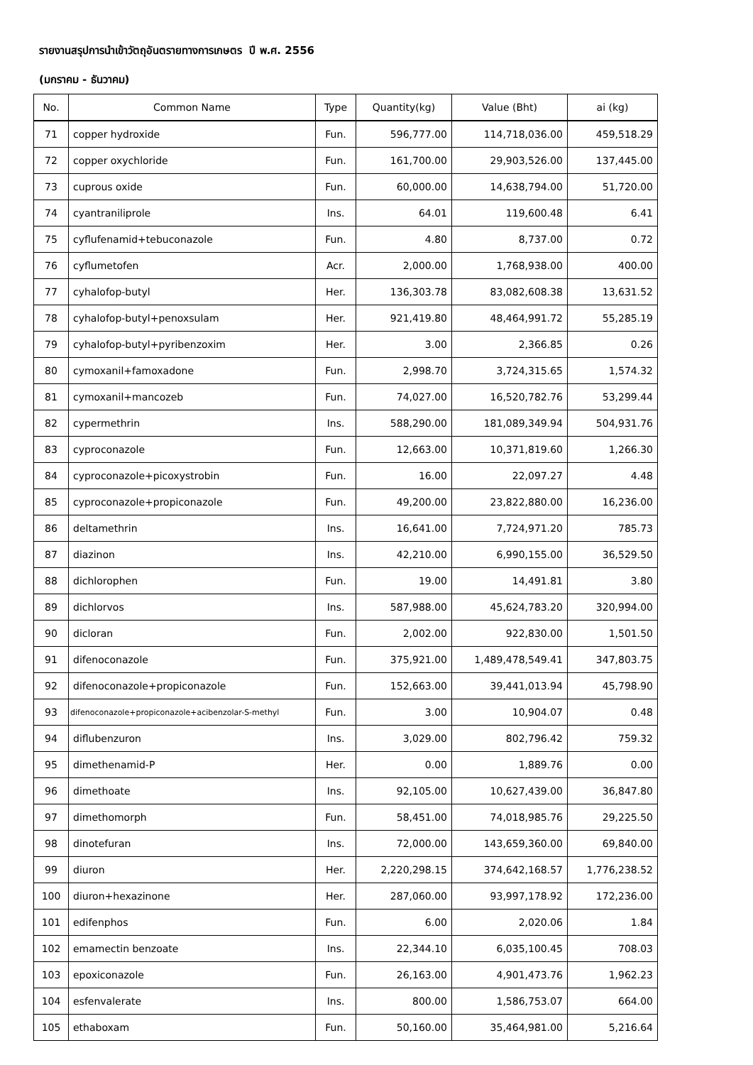รายงานสรุปการนำเข้าวัตถุอันตรายทางการเกษตร ปี พ.ศ. 2556
(มกราคม - ธันวาคม)
| No. | Common Name | Type | Quantity(kg) | Value (Bht) | ai (kg) |
| --- | --- | --- | --- | --- | --- |
| 71 | copper hydroxide | Fun. | 596,777.00 | 114,718,036.00 | 459,518.29 |
| 72 | copper oxychloride | Fun. | 161,700.00 | 29,903,526.00 | 137,445.00 |
| 73 | cuprous oxide | Fun. | 60,000.00 | 14,638,794.00 | 51,720.00 |
| 74 | cyantraniliprole | Ins. | 64.01 | 119,600.48 | 6.41 |
| 75 | cyflufenamid+tebuconazole | Fun. | 4.80 | 8,737.00 | 0.72 |
| 76 | cyflumetofen | Acr. | 2,000.00 | 1,768,938.00 | 400.00 |
| 77 | cyhalofop-butyl | Her. | 136,303.78 | 83,082,608.38 | 13,631.52 |
| 78 | cyhalofop-butyl+penoxsulam | Her. | 921,419.80 | 48,464,991.72 | 55,285.19 |
| 79 | cyhalofop-butyl+pyribenzoxim | Her. | 3.00 | 2,366.85 | 0.26 |
| 80 | cymoxanil+famoxadone | Fun. | 2,998.70 | 3,724,315.65 | 1,574.32 |
| 81 | cymoxanil+mancozeb | Fun. | 74,027.00 | 16,520,782.76 | 53,299.44 |
| 82 | cypermethrin | Ins. | 588,290.00 | 181,089,349.94 | 504,931.76 |
| 83 | cyproconazole | Fun. | 12,663.00 | 10,371,819.60 | 1,266.30 |
| 84 | cyproconazole+picoxystrobin | Fun. | 16.00 | 22,097.27 | 4.48 |
| 85 | cyproconazole+propiconazole | Fun. | 49,200.00 | 23,822,880.00 | 16,236.00 |
| 86 | deltamethrin | Ins. | 16,641.00 | 7,724,971.20 | 785.73 |
| 87 | diazinon | Ins. | 42,210.00 | 6,990,155.00 | 36,529.50 |
| 88 | dichlorophen | Fun. | 19.00 | 14,491.81 | 3.80 |
| 89 | dichlorvos | Ins. | 587,988.00 | 45,624,783.20 | 320,994.00 |
| 90 | dicloran | Fun. | 2,002.00 | 922,830.00 | 1,501.50 |
| 91 | difenoconazole | Fun. | 375,921.00 | 1,489,478,549.41 | 347,803.75 |
| 92 | difenoconazole+propiconazole | Fun. | 152,663.00 | 39,441,013.94 | 45,798.90 |
| 93 | difenoconazole+propiconazole+acibenzolar-S-methyl | Fun. | 3.00 | 10,904.07 | 0.48 |
| 94 | diflubenzuron | Ins. | 3,029.00 | 802,796.42 | 759.32 |
| 95 | dimethenamid-P | Her. | 0.00 | 1,889.76 | 0.00 |
| 96 | dimethoate | Ins. | 92,105.00 | 10,627,439.00 | 36,847.80 |
| 97 | dimethomorph | Fun. | 58,451.00 | 74,018,985.76 | 29,225.50 |
| 98 | dinotefuran | Ins. | 72,000.00 | 143,659,360.00 | 69,840.00 |
| 99 | diuron | Her. | 2,220,298.15 | 374,642,168.57 | 1,776,238.52 |
| 100 | diuron+hexazinone | Her. | 287,060.00 | 93,997,178.92 | 172,236.00 |
| 101 | edifenphos | Fun. | 6.00 | 2,020.06 | 1.84 |
| 102 | emamectin benzoate | Ins. | 22,344.10 | 6,035,100.45 | 708.03 |
| 103 | epoxiconazole | Fun. | 26,163.00 | 4,901,473.76 | 1,962.23 |
| 104 | esfenvalerate | Ins. | 800.00 | 1,586,753.07 | 664.00 |
| 105 | ethaboxam | Fun. | 50,160.00 | 35,464,981.00 | 5,216.64 |